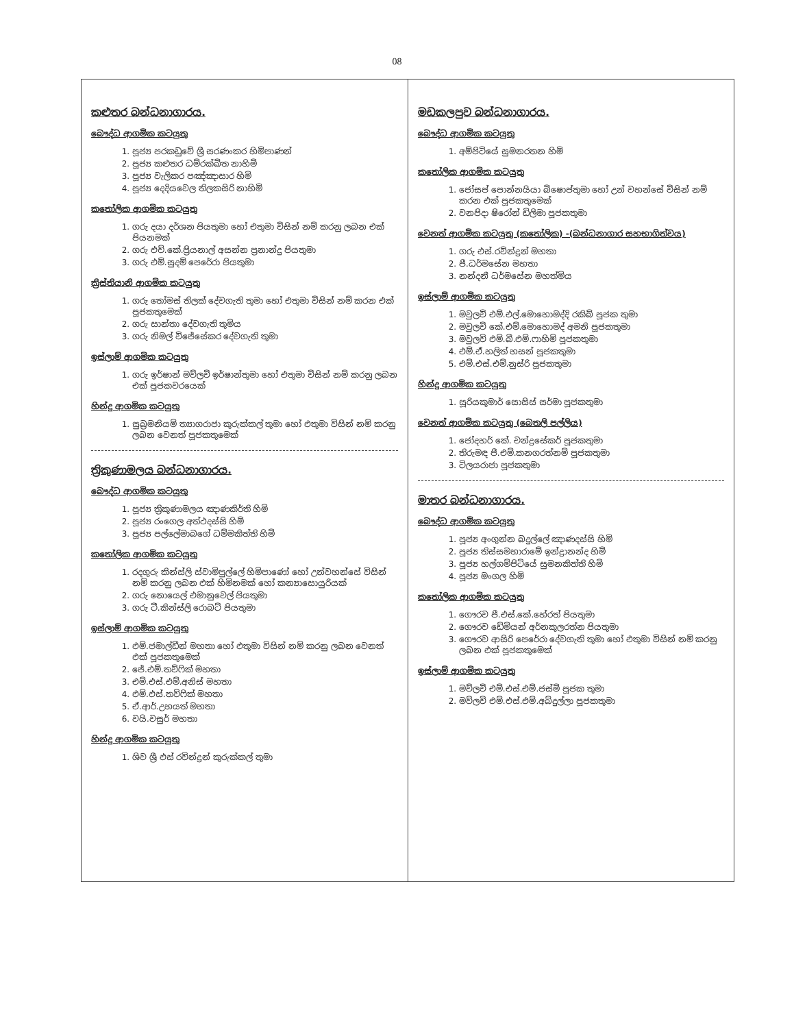08
කළුතර බන්ධනාගාරය.
බෞද්ධ ආගමික කටයුතු
1. පූජ්‍ය පරකඩුවේ ශ්‍රී සරණංකර හිමිපාණන්
2. පූජ්‍ය කළුතර ධම්රක්ඛිත නාහිමි
3. පූජ්‍ය වැලිකර පඤ්ඤාසාර හිමි
4. පූජ්‍ය දෙදියවෙල තිලකසිරි නාහිමි
කතෝලික ආගමික කටයුතු
1. ගරු දයා දර්ශන පියතුමා හෝ එතුමා විසින් නම් කරනු ලබන එක් පියනමක්
2. ගරු එච්.කේ.ප්‍රියනාල් අසන්න ප්‍රනාන්දු පියතුමා
3. ගරු එම්.සුදම් පෙරේරා පියතුමා
ක්‍රිස්තියානි ආගමික කටයුතු
1. ගරු තෝමස් තිලක් දේවගැති තුමා හෝ එතුමා විසින් නම් කරන එක් පූජකතුමෙක්
2. ගරු සාන්තා දේවගැති තුමිය
3. ගරු නිමල් විජේසේකර දේවගැති තුමා
ඉස්ලාම් ආගමික කටයුතු
1. ගරු ඉර්ෂාන් මව්ලවි ඉර්ෂාන්තුමා හෝ එතුමා විසින් නම් කරනු ලබන එක් පූජකවරයෙක්
හින්දු ආගමික කටයුතු
1. සුබ්‍රමනියම් ත්‍යාගරාජා කුරුක්කල් තුමා හෝ එතුමා විසින් නම් කරනු ලබන වෙනත් පූජකතුමෙක්
ත්‍රිකුණාමලය බන්ධනාගාරය.
බෞද්ධ ආගමික කටයුතු
1. පූජ්‍ය ත්‍රිකුණාමලය ඤාණකිර්ති හිමි
2. පූජ්‍ය රංගෙල අත්ථදස්සි හිමි
3. පූජ්‍ය පල්ලේමාබගේ ධම්මකිත්ති හිමි
කතෝලික ආගමික කටයුතු
1. රදගුරු කින්ස්ලි ස්වාමිපුල්ලේ හිමිපාණෝ හෝ උන්වහන්සේ විසින් නම් කරනු ලබන එක් හිමිනමක් හෝ කන්‍යාසොයුරියක්
2. ගරු නොයෙල් එමානුවෙල් පියතුමා
3. ගරු ටී.කින්ස්ලි රොබට් පියතුමා
ඉස්ලාම් ආගමික කටයුතු
1. එම්.ජමාල්ඩීන් මහතා හෝ එතුමා විසින් නම් කරනු ලබන වෙනත් එක් පූජකතුමෙක්
2. ජේ.එම්.තව්ෆික් මහතා
3. එම්.එස්.එම්.අනිස් මහතා
4. එම්.එස්.තව්ෆික් මහතා
5. ඒ.ආර්.උහයත් මහතා
6. වයි.වසුර් මහතා
හින්දු ආගමික කටයුතු
1. ශිව ශ්‍රී එස් රවින්ද්‍රන් කුරුක්කල් තුමා
මඩකලපුව බන්ධනාගාරය.
බෞද්ධ ආගමික කටයුතු
1. අම්පිටියේ සුමනරතන හිමි
කතෝලික ආගමික කටයුතු
1. ජෝසප් පොන්නයියා බිෂොප්තුමා හෝ උන් වහන්සේ විසින් නම් කරන එක් පූජකතුමෙක්
2. වනපිදා ෂිරෝන් ඩිලිමා පූජකතුමා
වෙනත් ආගමික කටයුතු (කතෝලික) -(බන්ධනාගාර සහභාගිත්වය)
1. ගරු එස්.රවින්ද්‍රන් මහතා
2. පී.ධර්මසේන මහතා
3. නන්දනී ධර්මසේන මහත්මිය
ඉස්ලාම් ආගමික කටයුතු
1. මවුලවි එම්.එල්.මොහොමද්දි රකිබ් පූජක තුමා
2. මවුලවි කේ.එම්.මොහොමද් අමනි පූජකතුමා
3. මවුලවි එම්.බී.එම්.ෆාහිම් පූජකතුමා
4. එම්.ඒ.හලිත් හසන් පූජකතුමා
5. එම්.එස්.එම්.නුස්රි පූජකතුමා
හින්දු ආගමික කටයුතු
1. සූරියකුමාර් සොසිස් සර්මා පූජකතුමා
වෙනත් ආගමික කටයුතු (බෙතලි පල්ලිය)
1. ජෝදහර් කේ. චන්ද්‍රසේකර් පූජකතුමා
2. තිරුමඳ පී.එම්.කනගරත්නම් පූජකතුමා
3. ටිලයරාජා පූජකතුමා
මාතර බන්ධනාගාරය.
බෞද්ධ ආගමික කටයුතු
1. පූජ්‍ය අංගුන්න බදුල්ලේ ඤාණදස්සි හිමි
2. පූජ්‍ය තිස්සමහාරාමේ ඉන්ද්‍රානන්ද හිමි
3. පූජ්‍ය හල්ගම්පිටියේ සුමනකිත්ති හිමි
4. පූජ්‍ය මංගල හිමි
කතෝලික ආගමික කටයුතු
1. ගෞරව පී.එස්.කේ.හේරත් පියතුමා
2. ගෞරව ඩේමියන් අර්නකුලරත්න පියතුමා
3. ගෞරව ආසිරි පෙරේරා දේවගැති තුමා හෝ එතුමා විසින් නම් කරනු ලබන එක් පූජකතුමෙක්
ඉස්ලාම් ආගමික කටයුතු
1. මව්ලවි එම්.එස්.එම්.ජස්මි පූජක තුමා
2. මව්ලවි එම්.එස්.එම්.අබ්දුල්ලා පූජකතුමා